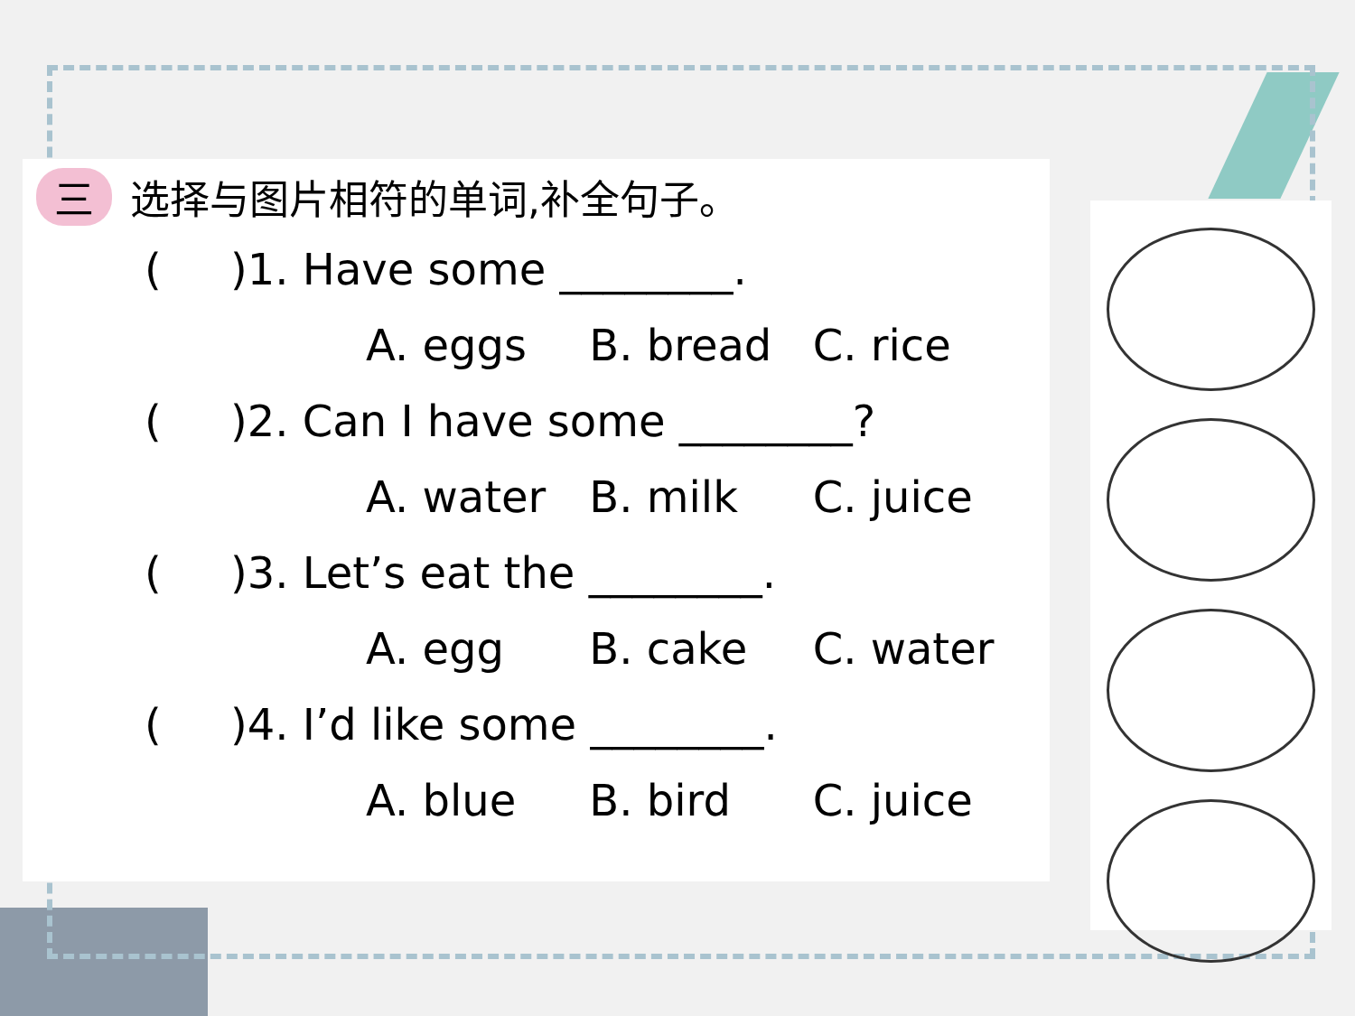三 选择与图片相符的单词,补全句子。
( )1. Have some ________.
A. eggs B. bread C. rice
( )2. Can I have some ________?
A. water B. milk C. juice
( )3. Let’s eat the ________.
A. egg B. cake C. water
( )4. I’d like some ________.
A. blue B. bird C. juice